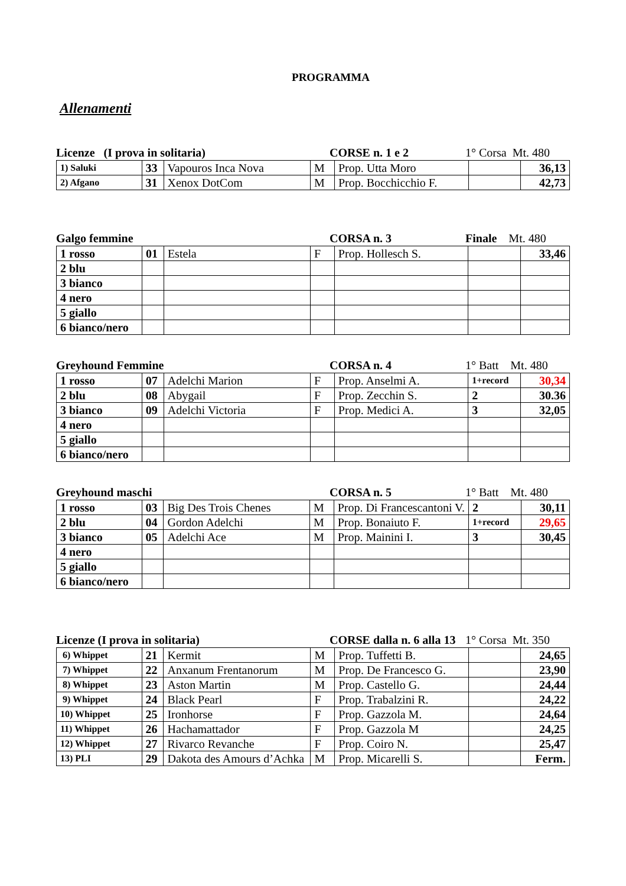PROGRAMMA
Allenamenti
Licenze (I prova in solitaria) CORSE n. 1 e 2 1° Corsa Mt. 480
| 1) Saluki | 33 | Vapouros Inca Nova | M | Prop. Utta Moro | | 36,13 |
| 2) Afgano | 31 | Xenox DotCom | M | Prop. Bocchicchio F. | | 42,73 |
Galgo femmine CORSA n. 3 Finale Mt. 480
| 1 rosso | 01 | Estela | F | Prop. Hollesch S. | | 33,46 |
| 2 blu | | | | | | |
| 3 bianco | | | | | | |
| 4 nero | | | | | | |
| 5 giallo | | | | | | |
| 6 bianco/nero | | | | | | |
Greyhound Femmine CORSA n. 4 1° Batt Mt. 480
| 1 rosso | 07 | Adelchi Marion | F | Prop. Anselmi A. | 1+record | 30,34 |
| 2 blu | 08 | Abygail | F | Prop. Zecchin S. | 2 | 30.36 |
| 3 bianco | 09 | Adelchi Victoria | F | Prop. Medici A. | 3 | 32,05 |
| 4 nero | | | | | | |
| 5 giallo | | | | | | |
| 6 bianco/nero | | | | | | |
Greyhound maschi CORSA n. 5 1° Batt Mt. 480
| 1 rosso | 03 | Big Des Trois Chenes | M | Prop. Di Francescantoni V. | 2 | 30,11 |
| 2 blu | 04 | Gordon Adelchi | M | Prop. Bonaiuto F. | 1+record | 29,65 |
| 3 bianco | 05 | Adelchi Ace | M | Prop. Mainini I. | 3 | 30,45 |
| 4 nero | | | | | | |
| 5 giallo | | | | | | |
| 6 bianco/nero | | | | | | |
Licenze (I prova in solitaria) CORSE dalla n. 6 alla 13 1° Corsa Mt. 350
| 6) Whippet | 21 | Kermit | M | Prop. Tuffetti B. | | 24,65 |
| 7) Whippet | 22 | Anxanum Frentanorum | M | Prop. De Francesco G. | | 23,90 |
| 8) Whippet | 23 | Aston Martin | M | Prop. Castello G. | | 24,44 |
| 9) Whippet | 24 | Black Pearl | F | Prop. Trabalzini R. | | 24,22 |
| 10) Whippet | 25 | Ironhorse | F | Prop. Gazzola M. | | 24,64 |
| 11) Whippet | 26 | Hachamattador | F | Prop. Gazzola M | | 24,25 |
| 12) Whippet | 27 | Rivarco Revanche | F | Prop. Coiro N. | | 25,47 |
| 13) PLI | 29 | Dakota des Amours d’Achka | M | Prop. Micarelli S. | | Ferm. |